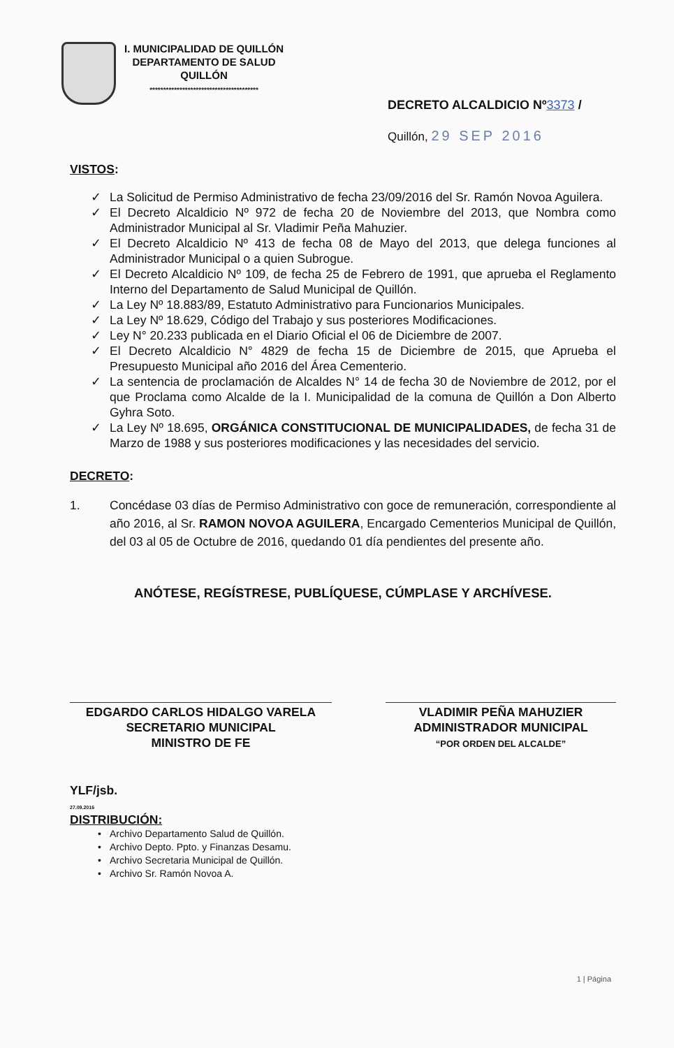I. MUNICIPALIDAD DE QUILLÓN
DEPARTAMENTO DE SALUD
QUILLÓN
****************************************
DECRETO ALCALDICIO Nº3373 /
Quillón, 29 SEP 2016
VISTOS:
✓ La Solicitud de Permiso Administrativo de fecha 23/09/2016 del Sr. Ramón Novoa Aguilera.
✓ El Decreto Alcaldicio Nº 972 de fecha 20 de Noviembre del 2013, que Nombra como Administrador Municipal al Sr. Vladimir Peña Mahuzier.
✓ El Decreto Alcaldicio Nº 413 de fecha 08 de Mayo del 2013, que delega funciones al Administrador Municipal o a quien Subrogue.
✓ El Decreto Alcaldicio Nº 109, de fecha 25 de Febrero de 1991, que aprueba el Reglamento Interno del Departamento de Salud Municipal de Quillón.
✓ La Ley Nº 18.883/89, Estatuto Administrativo para Funcionarios Municipales.
✓ La Ley Nº 18.629, Código del Trabajo y sus posteriores Modificaciones.
✓ Ley N° 20.233 publicada en el Diario Oficial el 06 de Diciembre de 2007.
✓ El Decreto Alcaldicio N° 4829 de fecha 15 de Diciembre de 2015, que Aprueba el Presupuesto Municipal año 2016 del Área Cementerio.
✓ La sentencia de proclamación de Alcaldes N° 14 de fecha 30 de Noviembre de 2012, por el que Proclama como Alcalde de la I. Municipalidad de la comuna de Quillón a Don Alberto Gyhra Soto.
✓ La Ley Nº 18.695, ORGÁNICA CONSTITUCIONAL DE MUNICIPALIDADES, de fecha 31 de Marzo de 1988 y sus posteriores modificaciones y las necesidades del servicio.
DECRETO:
1. Concédase 03 días de Permiso Administrativo con goce de remuneración, correspondiente al año 2016, al Sr. RAMON NOVOA AGUILERA, Encargado Cementerios Municipal de Quillón, del 03 al 05 de Octubre de 2016, quedando 01 día pendientes del presente año.
ANÓTESE, REGÍSTRESE, PUBLÍQUESE, CÚMPLASE Y ARCHÍVESE.
EDGARDO CARLOS HIDALGO VARELA
SECRETARIO MUNICIPAL
MINISTRO DE FE
VLADIMIR PEÑA MAHUZIER
ADMINISTRADOR MUNICIPAL
“POR ORDEN DEL ALCALDE”
YLF/jsb.
27.09.2016
DISTRIBUCIÓN:
• Archivo Departamento Salud de Quillón.
• Archivo Depto. Ppto. y Finanzas Desamu.
• Archivo Secretaria Municipal de Quillón.
• Archivo Sr. Ramón Novoa A.
1 | Página